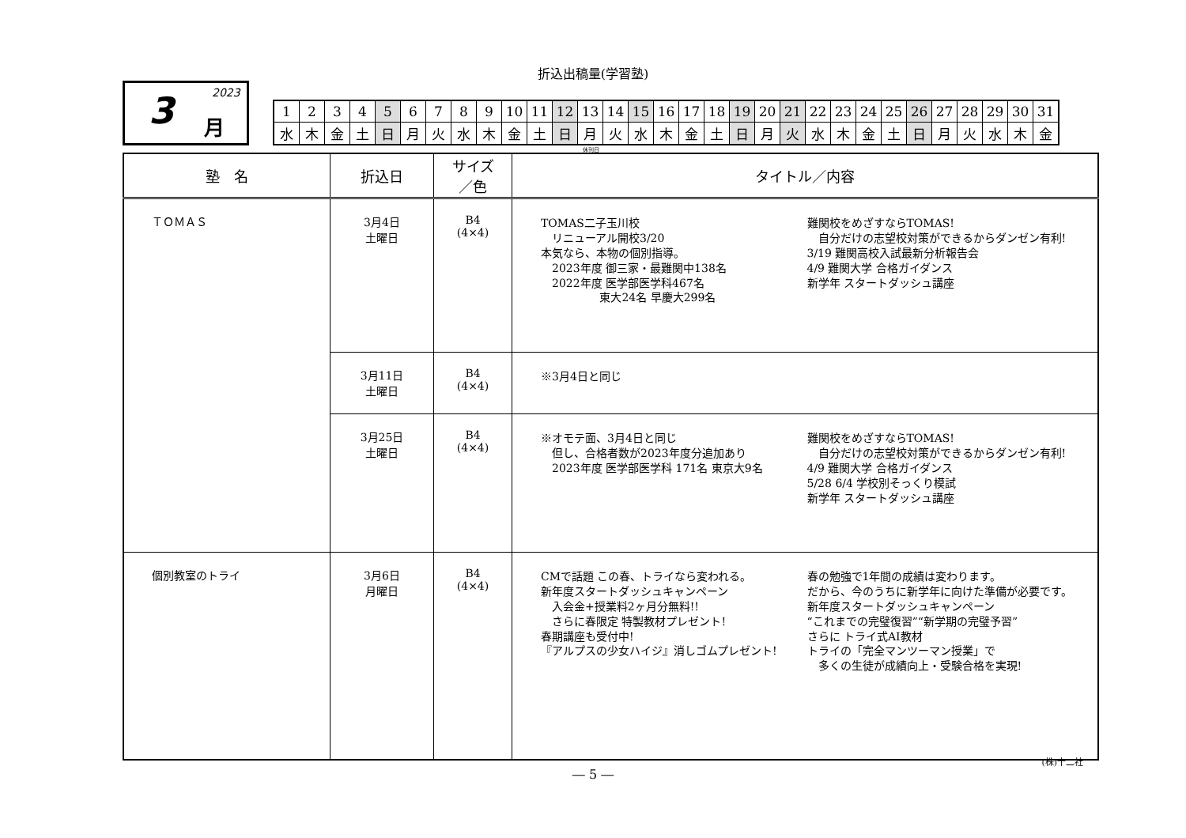折込出稿量(学習塾)
3 2023
月
| 1 | 2 | 3 | 4 | 5 | 6 | 7 | 8 | 9 | 10 | 11 | 12 | 13 | 14 | 15 | 16 | 17 | 18 | 19 | 20 | 21 | 22 | 23 | 24 | 25 | 26 | 27 | 28 | 29 | 30 | 31 |
| 水 | 木 | 金 | 土 | 日 | 月 | 火 | 水 | 木 | 金 | 土 | 日 | 月 | 火 | 水 | 木 | 金 | 土 | 日 | 月 | 火 | 水 | 木 | 金 | 土 | 日 | 月 | 火 | 水 | 木 | 金 |
休刊日
| 塾 名 | 折込日 | サイズ ／色 | タイトル／内容 |
| --- | --- | --- | --- |
| ＴＯＭＡＳ | 3月4日 土曜日 | B4 (4×4) | TOMAS二子玉川校 リニューアル開校3/20 本気なら、本物の個別指導。 2023年度 御三家・最難関中138名 2022年度 医学部医学科467名 東大24名 早慶大299名 難関校をめざすならTOMAS! 自分だけの志望校対策ができるからダンゼン有利! 3/19 難関高校入試最新分析報告会 4/9 難関大学 合格ガイダンス 新学年 スタートダッシュ講座 |
| | 3月11日 土曜日 | B4 (4×4) | ※3月4日と同じ |
| | 3月25日 土曜日 | B4 (4×4) | ※オモテ面、3月4日と同じ 但し、合格者数が2023年度分追加あり 2023年度 医学部医学科 171名 東京大9名 難関校をめざすならTOMAS! 自分だけの志望校対策ができるからダンゼン有利! 4/9 難関大学 合格ガイダンス 5/28 6/4 学校別そっくり模試 新学年 スタートダッシュ講座 |
| 個別教室のトライ | 3月6日 月曜日 | B4 (4×4) | CMで話題 この春、トライなら変われる。 新年度スタートダッシュキャンペーン 入会金+授業料2ヶ月分無料!! さらに春限定 特製教材プレゼント! 春期講座も受付中! 『アルプスの少女ハイジ』消しゴムプレゼント! 春の勉強で1年間の成績は変わります。 だから、今のうちに新学年に向けた準備が必要です。 新年度スタートダッシュキャンペーン “これまでの完璧復習”“新学期の完璧予習” さらに トライ式AI教材 トライの「完全マンツーマン授業」で 多くの生徒が成績向上・受験合格を実現! |
(株)十二社
― 5 ―